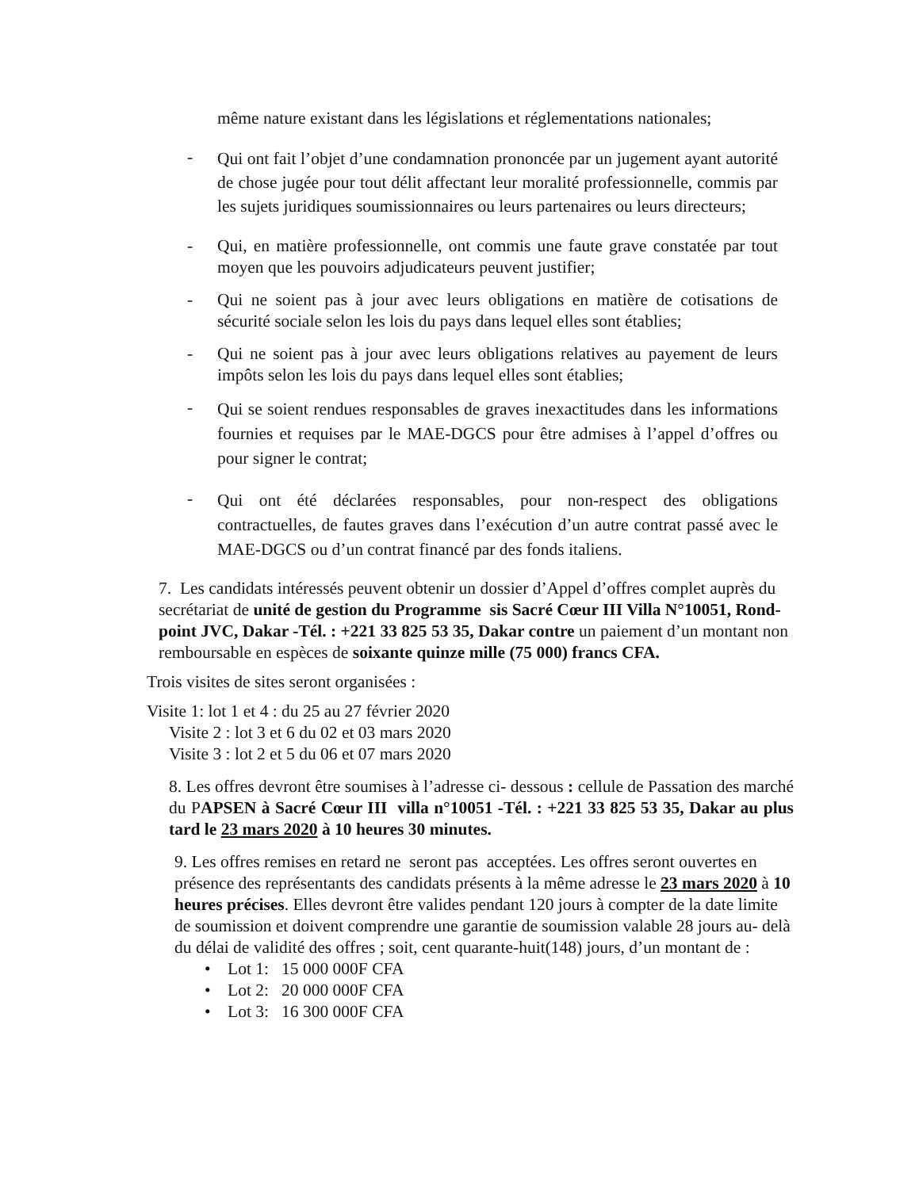même nature existant dans les législations et réglementations nationales;
- Qui ont fait l’objet d’une condamnation prononcée par un jugement ayant autorité de chose jugée pour tout délit affectant leur moralité professionnelle, commis par les sujets juridiques soumissionnaires ou leurs partenaires ou leurs directeurs;
- Qui, en matière professionnelle, ont commis une faute grave constatée par tout moyen que les pouvoirs adjudicateurs peuvent justifier;
- Qui ne soient pas à jour avec leurs obligations en matière de cotisations de sécurité sociale selon les lois du pays dans lequel elles sont établies;
- Qui ne soient pas à jour avec leurs obligations relatives au payement de leurs impôts selon les lois du pays dans lequel elles sont établies;
- Qui se soient rendues responsables de graves inexactitudes dans les informations fournies et requises par le MAE-DGCS pour être admises à l’appel d’offres ou pour signer le contrat;
- Qui ont été déclarées responsables, pour non-respect des obligations contractuelles, de fautes graves dans l’exécution d’un autre contrat passé avec le MAE-DGCS ou d’un contrat financé par des fonds italiens.
7. Les candidats intéressés peuvent obtenir un dossier d’Appel d’offres complet auprès du secrétariat de unité de gestion du Programme sis Sacré Cœur III Villa N°10051, Rond-point JVC, Dakar -Tél. : +221 33 825 53 35, Dakar contre un paiement d’un montant non remboursable en espèces de soixante quinze mille (75 000) francs CFA.
Trois visites de sites seront organisées :
Visite 1: lot 1 et 4 : du 25 au 27 février 2020
Visite 2 : lot 3 et 6 du 02 et 03 mars 2020
Visite 3 : lot 2 et 5 du 06 et 07 mars 2020
8. Les offres devront être soumises à l’adresse ci- dessous : cellule de Passation des marché du PAPSEN à Sacré Cœur III villa n°10051 -Tél. : +221 33 825 53 35, Dakar au plus tard le 23 mars 2020 à 10 heures 30 minutes.
9. Les offres remises en retard ne seront pas acceptées. Les offres seront ouvertes en présence des représentants des candidats présents à la même adresse le 23 mars 2020 à 10 heures précises. Elles devront être valides pendant 120 jours à compter de la date limite de soumission et doivent comprendre une garantie de soumission valable 28 jours au- delà du délai de validité des offres ; soit, cent quarante-huit(148) jours, d’un montant de :
• Lot 1: 15 000 000F CFA
• Lot 2: 20 000 000F CFA
• Lot 3: 16 300 000F CFA